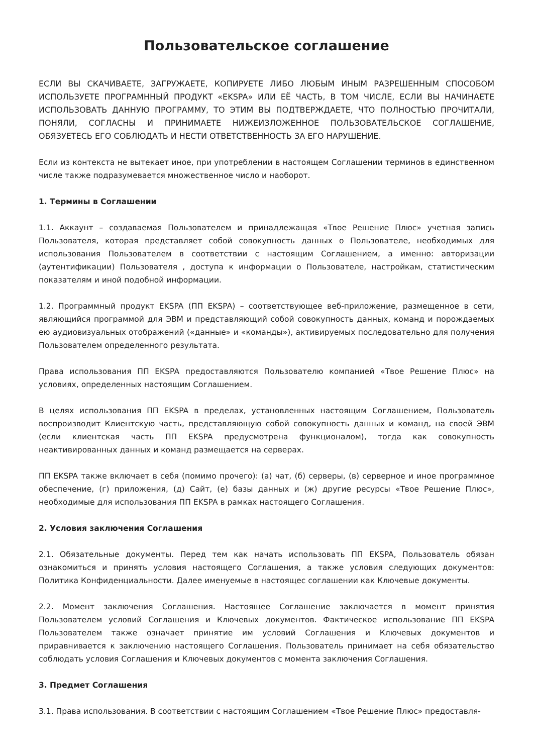Пользовательское соглашение
ЕСЛИ ВЫ СКАЧИВАЕТЕ, ЗАГРУЖАЕТЕ, КОПИРУЕТЕ ЛИБО ЛЮБЫМ ИНЫМ РАЗРЕШЕННЫМ СПОСОБОМ ИСПОЛЬЗУЕТЕ ПРОГРАМННЫЙ ПРОДУКТ «EKSPA» ИЛИ ЕЁ ЧАСТЬ, В ТОМ ЧИСЛЕ, ЕСЛИ ВЫ НАЧИНАЕТЕ ИСПОЛЬЗОВАТЬ ДАННУЮ ПРОГРАММУ, ТО ЭТИМ ВЫ ПОДТВЕРЖДАЕТЕ, ЧТО ПОЛНОСТЬЮ ПРОЧИТАЛИ, ПОНЯЛИ, СОГЛАСНЫ И ПРИНИМАЕТЕ НИЖЕИЗЛОЖЕННОЕ ПОЛЬЗОВАТЕЛЬСКОЕ СОГЛАШЕНИЕ, ОБЯЗУЕТЕСЬ ЕГО СОБЛЮДАТЬ И НЕСТИ ОТВЕТСТВЕННОСТЬ ЗА ЕГО НАРУШЕНИЕ.
Если из контекста не вытекает иное, при употреблении в настоящем Соглашении терминов в единственном числе также подразумевается множественное число и наоборот.
1. Термины в Соглашении
1.1. Аккаунт – создаваемая Пользователем и принадлежащая «Твое Решение Плюс» учетная запись Пользователя, которая представляет собой совокупность данных о Пользователе, необходимых для использования Пользователем в соответствии с настоящим Соглашением, а именно: авторизации (аутентификации) Пользователя , доступа к информации о Пользователе, настройкам, статистическим показателям и иной подобной информации.
1.2. Программный продукт EKSPA (ПП EKSPA) – соответствующее веб-приложение, размещенное в сети, являющийся программой для ЭВМ и представляющий собой совокупность данных, команд и порождаемых ею аудиовизуальных отображений («данные» и «команды»), активируемых последовательно для получения Пользователем определенного результата.
Права использования ПП EKSPA предоставляются Пользователю компанией «Твое Решение Плюс» на условиях, определенных настоящим Соглашением.
В целях использования ПП EKSPA в пределах, установленных настоящим Соглашением, Пользователь воспроизводит Клиентскую часть, представляющую собой совокупность данных и команд, на своей ЭВМ (если клиентская часть ПП EKSPA предусмотрена функционалом), тогда как совокупность неактивированных данных и команд размещается на серверах.
ПП EKSPA также включает в себя (помимо прочего): (а) чат, (б) серверы, (в) серверное и иное программное обеспечение, (г) приложения, (д) Сайт, (е) базы данных и (ж) другие ресурсы «Твое Решение Плюс», необходимые для использования ПП EKSPA в рамках настоящего Соглашения.
2. Условия заключения Соглашения
2.1. Обязательные документы. Перед тем как начать использовать ПП EKSPA, Пользователь обязан ознакомиться и принять условия настоящего Соглашения, а также условия следующих документов: Политика Конфиденциальности. Далее именуемые в настоящес соглашении как Ключевые документы.
2.2. Момент заключения Соглашения. Настоящее Соглашение заключается в момент принятия Пользователем условий Соглашения и Ключевых документов. Фактическое использование ПП EKSPA Пользователем также означает принятие им условий Соглашения и Ключевых документов и приравнивается к заключению настоящего Соглашения. Пользователь принимает на себя обязательство соблюдать условия Соглашения и Ключевых документов с момента заключения Соглашения.
3. Предмет Соглашения
3.1. Права использования. В соответствии с настоящим Соглашением «Твое Решение Плюс» предоставля-